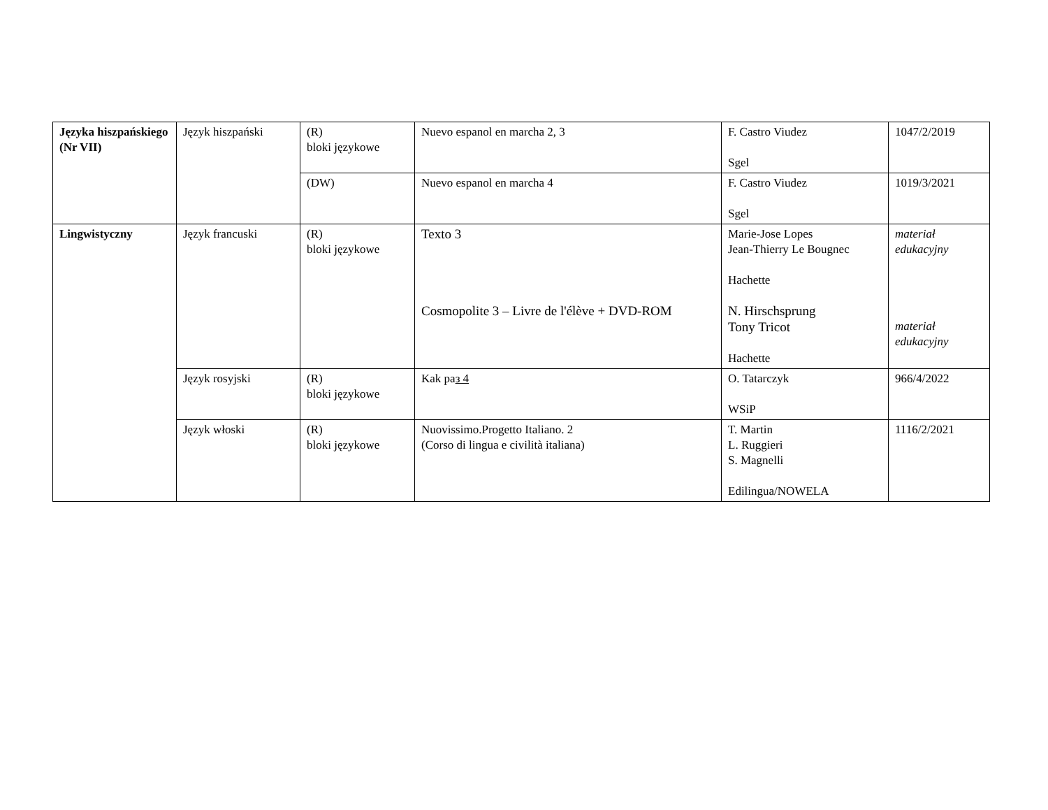| Języka hiszpańskiego (Nr VII) | Język hiszpański | (R) bloki językowe | Nuevo espanol en marcha 2, 3 | F. Castro Viudez Sgel | 1047/2/2019 |
| | | (DW) | Nuevo espanol en marcha 4 | F. Castro Viudez Sgel | 1019/3/2021 |
| Lingwistyczny | Język francuski | (R) bloki językowe | Texto 3 Cosmopolite 3 – Livre de l'élève + DVD-ROM | Marie-Jose Lopes Jean-Thierry Le Bougnec Hachette N. Hirschsprung Tony Tricot Hachette | materiał edukacyjny materiał edukacyjny |
| | Język rosyjski | (R) bloki językowe | Kak pa з 4 | O. Tatarczyk WSiP | 966/4/2022 |
| | Język włoski | (R) bloki językowe | Nuovissimo.Progetto Italiano. 2 (Corso di lingua e civilità italiana) | T. Martin L. Ruggieri S. Magnelli Edilingua/NOWELA | 1116/2/2021 |